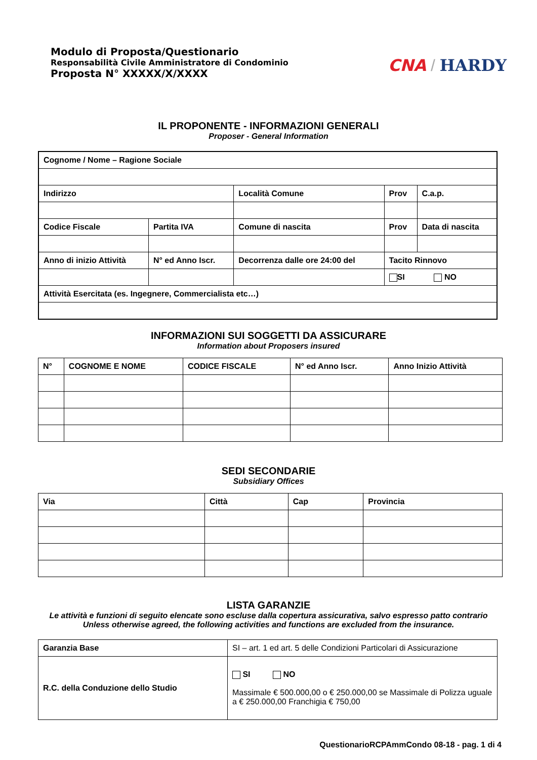Modulo di Proposta/Questionario
Responsabilità Civile Amministratore di Condominio
Proposta N° XXXXX/X/XXXX
CNA / HARDY
IL PROPONENTE - INFORMAZIONI GENERALI
Proposer - General Information
| Cognome / Nome – Ragione Sociale | | | | |
| Indirizzo | | Località Comune | Prov | C.a.p. |
| Codice Fiscale | Partita IVA | Comune di nascita | Prov | Data di nascita |
| Anno di inizio Attività | N° ed Anno Iscr. | Decorrenza dalle ore 24:00 del | Tacito Rinnovo | |
| | | | SI NO | |
| Attività Esercitata (es. Ingegnere, Commercialista etc…) | | | | |
INFORMAZIONI SUI SOGGETTI DA ASSICURARE
Information about Proposers insured
| N° | COGNOME E NOME | CODICE FISCALE | N° ed Anno Iscr. | Anno Inizio Attività |
SEDI SECONDARIE
Subsidiary Offices
| Via | Città | Cap | Provincia |
LISTA GARANZIE
Le attività e funzioni di seguito elencate sono escluse dalla copertura assicurativa, salvo espresso patto contrario
Unless otherwise agreed, the following activities and functions are excluded from the insurance.
| Garanzia Base | SI – art. 1 ed art. 5 delle Condizioni Particolari di Assicurazione |
| R.C. della Conduzione dello Studio | SI NO Massimale € 500.000,00 o € 250.000,00 se Massimale di Polizza uguale a € 250.000,00 Franchigia € 750,00 |
QuestionarioRCPAmmCondo 08-18 - pag. 1 di 4